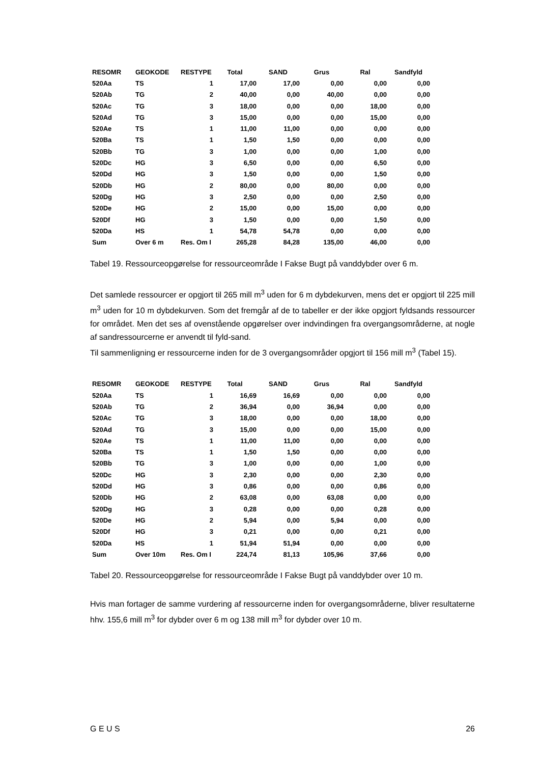| RESOMR | GEOKODE | RESTYPE | Total | SAND | Grus | Ral | Sandfyld |
| --- | --- | --- | --- | --- | --- | --- | --- |
| 520Aa | TS | 1 | 17,00 | 17,00 | 0,00 | 0,00 | 0,00 |
| 520Ab | TG | 2 | 40,00 | 0,00 | 40,00 | 0,00 | 0,00 |
| 520Ac | TG | 3 | 18,00 | 0,00 | 0,00 | 18,00 | 0,00 |
| 520Ad | TG | 3 | 15,00 | 0,00 | 0,00 | 15,00 | 0,00 |
| 520Ae | TS | 1 | 11,00 | 11,00 | 0,00 | 0,00 | 0,00 |
| 520Ba | TS | 1 | 1,50 | 1,50 | 0,00 | 0,00 | 0,00 |
| 520Bb | TG | 3 | 1,00 | 0,00 | 0,00 | 1,00 | 0,00 |
| 520Dc | HG | 3 | 6,50 | 0,00 | 0,00 | 6,50 | 0,00 |
| 520Dd | HG | 3 | 1,50 | 0,00 | 0,00 | 1,50 | 0,00 |
| 520Db | HG | 2 | 80,00 | 0,00 | 80,00 | 0,00 | 0,00 |
| 520Dg | HG | 3 | 2,50 | 0,00 | 0,00 | 2,50 | 0,00 |
| 520De | HG | 2 | 15,00 | 0,00 | 15,00 | 0,00 | 0,00 |
| 520Df | HG | 3 | 1,50 | 0,00 | 0,00 | 1,50 | 0,00 |
| 520Da | HS | 1 | 54,78 | 54,78 | 0,00 | 0,00 | 0,00 |
| Sum | Over 6 m | Res. Om I | 265,28 | 84,28 | 135,00 | 46,00 | 0,00 |
Tabel 19. Ressourceopgørelse for ressourceområde I Fakse Bugt på vanddybder over 6 m.
Det samlede ressourcer er opgjort til 265 mill m<sup>3</sup> uden for 6 m dybdekurven, mens det er opgjort til 225 mill m<sup>3</sup> uden for 10 m dybdekurven. Som det fremgår af de to tabeller er der ikke opgjort fyldsands ressourcer for området. Men det ses af ovenstående opgørelser over indvindingen fra overgangsområderne, at nogle af sandressourcerne er anvendt til fyld-sand.
Til sammenligning er ressourcerne inden for de 3 overgangsområder opgjort til 156 mill m<sup>3</sup> (Tabel 15).
| RESOMR | GEOKODE | RESTYPE | Total | SAND | Grus | Ral | Sandfyld |
| --- | --- | --- | --- | --- | --- | --- | --- |
| 520Aa | TS | 1 | 16,69 | 16,69 | 0,00 | 0,00 | 0,00 |
| 520Ab | TG | 2 | 36,94 | 0,00 | 36,94 | 0,00 | 0,00 |
| 520Ac | TG | 3 | 18,00 | 0,00 | 0,00 | 18,00 | 0,00 |
| 520Ad | TG | 3 | 15,00 | 0,00 | 0,00 | 15,00 | 0,00 |
| 520Ae | TS | 1 | 11,00 | 11,00 | 0,00 | 0,00 | 0,00 |
| 520Ba | TS | 1 | 1,50 | 1,50 | 0,00 | 0,00 | 0,00 |
| 520Bb | TG | 3 | 1,00 | 0,00 | 0,00 | 1,00 | 0,00 |
| 520Dc | HG | 3 | 2,30 | 0,00 | 0,00 | 2,30 | 0,00 |
| 520Dd | HG | 3 | 0,86 | 0,00 | 0,00 | 0,86 | 0,00 |
| 520Db | HG | 2 | 63,08 | 0,00 | 63,08 | 0,00 | 0,00 |
| 520Dg | HG | 3 | 0,28 | 0,00 | 0,00 | 0,28 | 0,00 |
| 520De | HG | 2 | 5,94 | 0,00 | 5,94 | 0,00 | 0,00 |
| 520Df | HG | 3 | 0,21 | 0,00 | 0,00 | 0,21 | 0,00 |
| 520Da | HS | 1 | 51,94 | 51,94 | 0,00 | 0,00 | 0,00 |
| Sum | Over 10m | Res. Om I | 224,74 | 81,13 | 105,96 | 37,66 | 0,00 |
Tabel 20. Ressourceopgørelse for ressourceområde I Fakse Bugt på vanddybder over 10 m.
Hvis man fortager de samme vurdering af ressourcerne inden for overgangsområderne, bliver resultaterne hhv. 155,6 mill m<sup>3</sup> for dybder over 6 m og 138 mill m<sup>3</sup> for dybder over 10 m.
G E U S 26